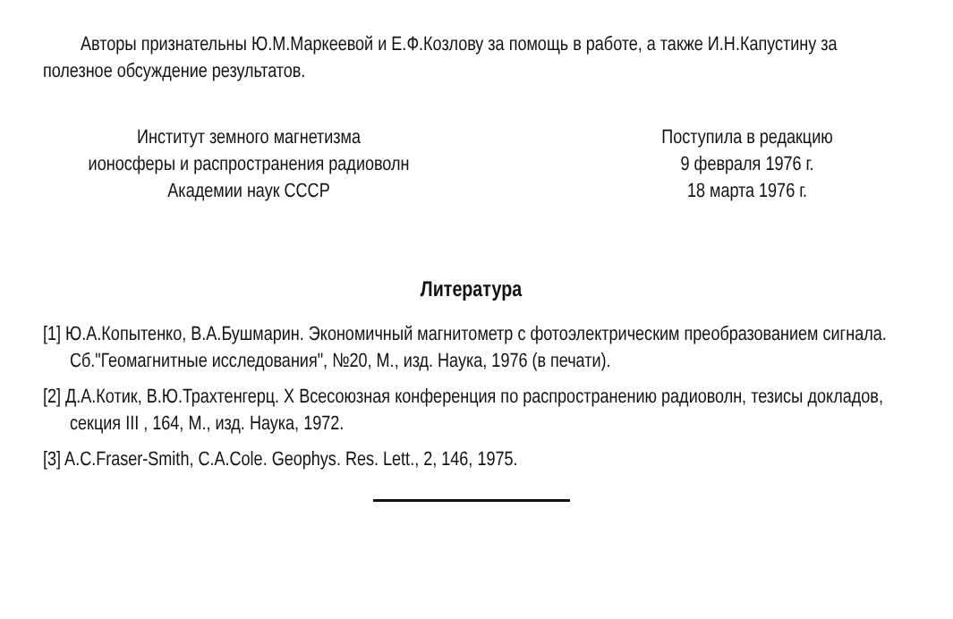Авторы признательны Ю.М.Маркеевой и Е.Ф.Козлову за помощь в работе, а также И.Н.Капустину за полезное обсуждение результатов.
Институт земного магнетизма
ионосферы и распространения радиоволн
Академии наук СССР
Поступила в редакцию
9 февраля 1976 г.
18 марта 1976 г.
Литература
[1] Ю.А.Копытенко, В.А.Бушмарин. Экономичный магнитометр с фотоэлектрическим преобразованием сигнала. Сб."Геомагнитные исследования", №20, М., изд. Наука, 1976 (в печати).
[2] Д.А.Котик, В.Ю.Трахтенгерц. X Всесоюзная конференция по распространению радиоволн, тезисы докладов, секция III , 164, М., изд. Наука, 1972.
[3] A.C.Fraser-Smith, C.A.Cole. Geophys. Res. Lett., 2, 146, 1975.